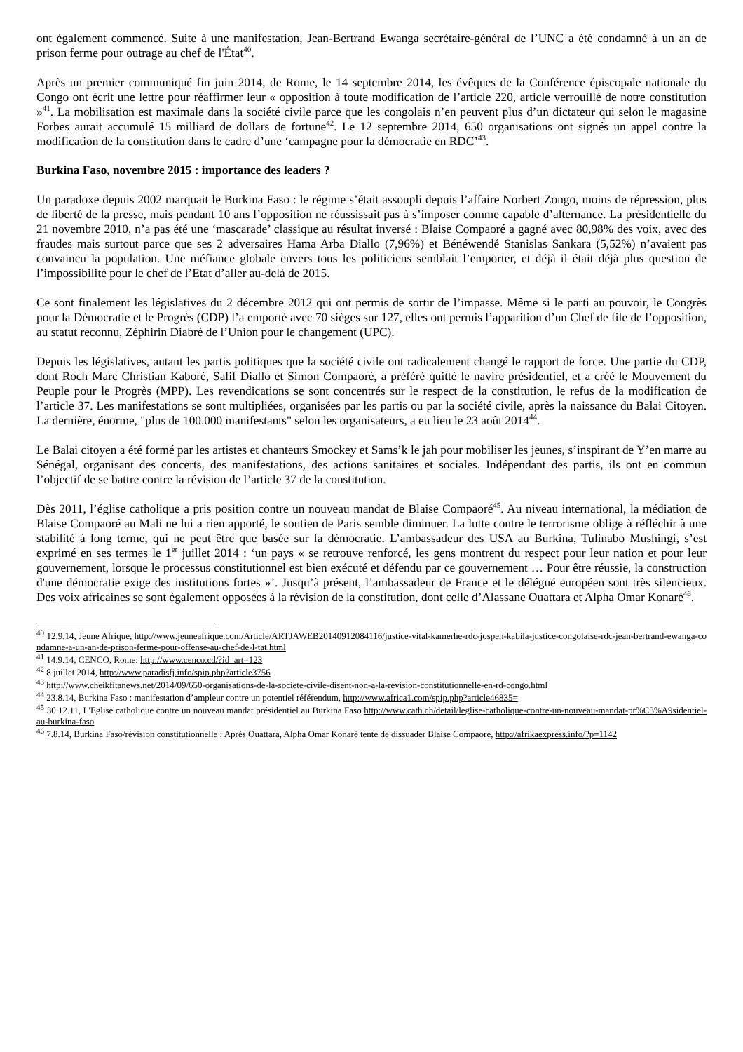ont également commencé. Suite à une manifestation, Jean-Bertrand Ewanga secrétaire-général de l’UNC a été condamné à un an de prison ferme pour outrage au chef de l'État<sup>40</sup>.
Après un premier communiqué fin juin 2014, de Rome, le 14 septembre 2014, les évêques de la Conférence épiscopale nationale du Congo ont écrit une lettre pour réaffirmer leur « opposition à toute modification de l’article 220, article verrouillé de notre constitution »<sup>41</sup>. La mobilisation est maximale dans la société civile parce que les congolais n’en peuvent plus d’un dictateur qui selon le magasine Forbes aurait accumulé 15 milliard de dollars de fortune<sup>42</sup>. Le 12 septembre 2014, 650 organisations ont signés un appel contre la modification de la constitution dans le cadre d’une ‘campagne pour la démocratie en RDC’<sup>43</sup>.
Burkina Faso, novembre 2015 : importance des leaders ?
Un paradoxe depuis 2002 marquait le Burkina Faso : le régime s’était assoupli depuis l’affaire Norbert Zongo, moins de répression, plus de liberté de la presse, mais pendant 10 ans l’opposition ne réussissait pas à s’imposer comme capable d’alternance. La présidentielle du 21 novembre 2010, n’a pas été une ‘mascarade’ classique au résultat inversé : Blaise Compaoré a gagné avec 80,98% des voix, avec des fraudes mais surtout parce que ses 2 adversaires Hama Arba Diallo (7,96%) et Bénéwendé Stanislas Sankara (5,52%) n’avaient pas convaincu la population. Une méfiance globale envers tous les politiciens semblait l’emporter, et déjà il était déjà plus question de l’impossibilité pour le chef de l’Etat d’aller au-delà de 2015.
Ce sont finalement les législatives du 2 décembre 2012 qui ont permis de sortir de l’impasse. Même si le parti au pouvoir, le Congrès pour la Démocratie et le Progrès (CDP) l’a emporté avec 70 sièges sur 127, elles ont permis l’apparition d’un Chef de file de l’opposition, au statut reconnu, Zéphirin Diabré de l’Union pour le changement (UPC).
Depuis les législatives, autant les partis politiques que la société civile ont radicalement changé le rapport de force. Une partie du CDP, dont Roch Marc Christian Kaboré, Salif Diallo et Simon Compaoré, a préféré quitté le navire présidentiel, et a créé le Mouvement du Peuple pour le Progrès (MPP). Les revendications se sont concentrés sur le respect de la constitution, le refus de la modification de l’article 37. Les manifestations se sont multipliées, organisées par les partis ou par la société civile, après la naissance du Balai Citoyen. La dernière, énorme, "plus de 100.000 manifestants" selon les organisateurs, a eu lieu le 23 août 2014<sup>44</sup>.
Le Balai citoyen a été formé par les artistes et chanteurs Smockey et Sams’k le jah pour mobiliser les jeunes, s’inspirant de Y’en marre au Sénégal, organisant des concerts, des manifestations, des actions sanitaires et sociales. Indépendant des partis, ils ont en commun l’objectif de se battre contre la révision de l’article 37 de la constitution.
Dès 2011, l’église catholique a pris position contre un nouveau mandat de Blaise Compaoré<sup>45</sup>. Au niveau international, la médiation de Blaise Compaoré au Mali ne lui a rien apporté, le soutien de Paris semble diminuer. La lutte contre le terrorisme oblige à réfléchir à une stabilité à long terme, qui ne peut être que basée sur la démocratie. L’ambassadeur des USA au Burkina, Tulinabo Mushingi, s’est exprimé en ses termes le 1<sup>er</sup> juillet 2014 : ‘un pays « se retrouve renforcé, les gens montrent du respect pour leur nation et pour leur gouvernement, lorsque le processus constitutionnel est bien exécuté et défendu par ce gouvernement … Pour être réussie, la construction d'une démocratie exige des institutions fortes »’. Jusqu’à présent, l’ambassadeur de France et le délégué européen sont très silencieux. Des voix africaines se sont également opposées à la révision de la constitution, dont celle d’Alassane Ouattara et Alpha Omar Konaré<sup>46</sup>.
<sup>40</sup> 12.9.14, Jeune Afrique, http://www.jeuneafrique.com/Article/ARTJAWEB20140912084116/justice-vital-kamerhe-rdc-jospeh-kabila-justice-congolaise-rdc-jean-bertrand-ewanga-condamne-a-un-an-de-prison-ferme-pour-offense-au-chef-de-l-tat.html
<sup>41</sup> 14.9.14, CENCO, Rome: http://www.cenco.cd/?id_art=123
<sup>42</sup> 8 juillet 2014, http://www.paradisfj.info/spip.php?article3756
<sup>43</sup> http://www.cheikfitanews.net/2014/09/650-organisations-de-la-societe-civile-disent-non-a-la-revision-constitutionnelle-en-rd-congo.html
<sup>44</sup> 23.8.14, Burkina Faso : manifestation d’ampleur contre un potentiel référendum, http://www.africa1.com/spip.php?article46835=
<sup>45</sup> 30.12.11, L'Eglise catholique contre un nouveau mandat présidentiel au Burkina Faso http://www.cath.ch/detail/leglise-catholique-contre-un-nouveau-mandat-pr%C3%A9sidentiel-au-burkina-faso
<sup>46</sup> 7.8.14, Burkina Faso/révision constitutionnelle : Après Ouattara, Alpha Omar Konaré tente de dissuader Blaise Compaoré, http://afrikaexpress.info/?p=1142